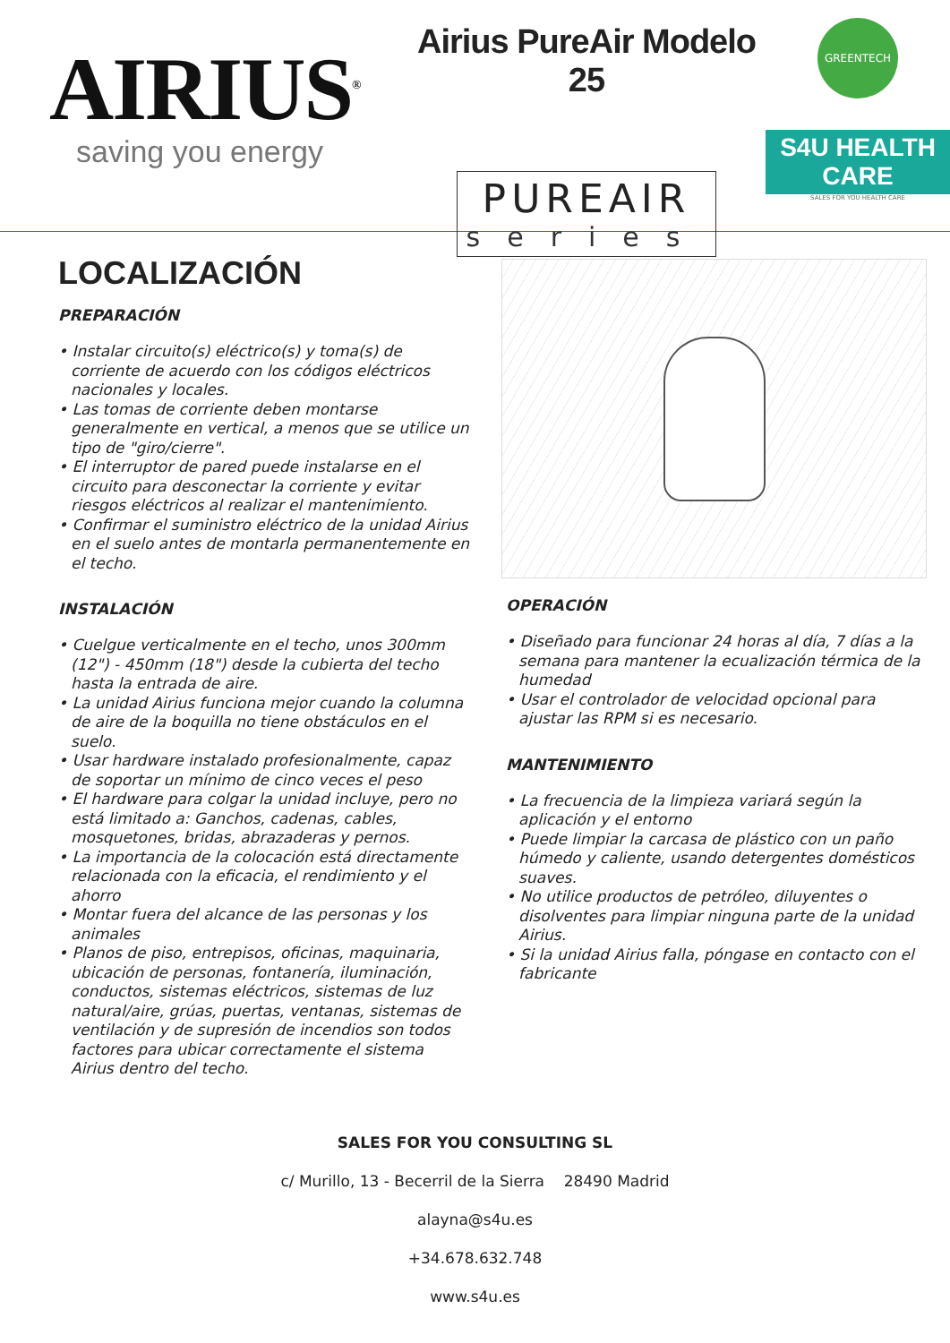AIRIUS<sup>®</sup>
saving you energy
Airius PureAir Modelo 25
PUREAIR
series
GREENTECH
S4U HEALTH CARE
SALES FOR YOU HEALTH CARE
LOCALIZACIÓN
PREPARACIÓN
• Instalar circuito(s) eléctrico(s) y toma(s) de corriente de acuerdo con los códigos eléctricos nacionales y locales.
• Las tomas de corriente deben montarse generalmente en vertical, a menos que se utilice un tipo de "giro/cierre".
• El interruptor de pared puede instalarse en el circuito para desconectar la corriente y evitar riesgos eléctricos al realizar el mantenimiento.
• Confirmar el suministro eléctrico de la unidad Airius en el suelo antes de montarla permanentemente en el techo.
INSTALACIÓN
• Cuelgue verticalmente en el techo, unos 300mm (12") - 450mm (18") desde la cubierta del techo hasta la entrada de aire.
• La unidad Airius funciona mejor cuando la columna de aire de la boquilla no tiene obstáculos en el suelo.
• Usar hardware instalado profesionalmente, capaz de soportar un mínimo de cinco veces el peso
• El hardware para colgar la unidad incluye, pero no está limitado a: Ganchos, cadenas, cables, mosquetones, bridas, abrazaderas y pernos.
• La importancia de la colocación está directamente relacionada con la eficacia, el rendimiento y el ahorro
• Montar fuera del alcance de las personas y los animales
• Planos de piso, entrepisos, oficinas, maquinaria, ubicación de personas, fontanería, iluminación, conductos, sistemas eléctricos, sistemas de luz natural/aire, grúas, puertas, ventanas, sistemas de ventilación y de supresión de incendios son todos factores para ubicar correctamente el sistema Airius dentro del techo.
OPERACIÓN
• Diseñado para funcionar 24 horas al día, 7 días a la semana para mantener la ecualización térmica de la humedad
• Usar el controlador de velocidad opcional para ajustar las RPM si es necesario.
MANTENIMIENTO
• La frecuencia de la limpieza variará según la aplicación y el entorno
• Puede limpiar la carcasa de plástico con un paño húmedo y caliente, usando detergentes domésticos suaves.
• No utilice productos de petróleo, diluyentes o disolventes para limpiar ninguna parte de la unidad Airius.
• Si la unidad Airius falla, póngase en contacto con el fabricante
SALES FOR YOU CONSULTING SL
c/ Murillo, 13 - Becerril de la Sierra 28490 Madrid
alayna@s4u.es
+34.678.632.748
www.s4u.es